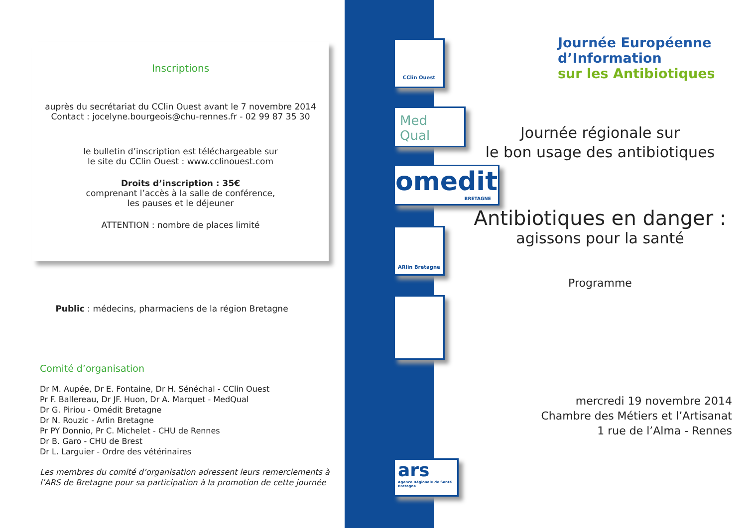Inscriptions
auprès du secrétariat du CClin Ouest avant le 7 novembre 2014
Contact : jocelyne.bourgeois@chu-rennes.fr - 02 99 87 35 30
le bulletin d’inscription est téléchargeable sur
le site du CClin Ouest : www.cclinouest.com
Droits d’inscription : 35€
comprenant l’accès à la salle de conférence,
les pauses et le déjeuner
ATTENTION : nombre de places limité
Public : médecins, pharmaciens de la région Bretagne
Comité d’organisation
Dr M. Aupée, Dr E. Fontaine, Dr H. Sénéchal - CClin Ouest
Pr F. Ballereau, Dr JF. Huon, Dr A. Marquet - MedQual
Dr G. Piriou - Omédit Bretagne
Dr N. Rouzic - Arlin Bretagne
Pr PY Donnio, Pr C. Michelet - CHU de Rennes
Dr B. Garo - CHU de Brest
Dr L. Larguier - Ordre des vétérinaires
Les membres du comité d’organisation adressent leurs remerciements à l’ARS de Bretagne pour sa participation à la promotion de cette journée
CClin Ouest
Med
Qual
omedit
BRETAGNE
ARlin Bretagne
ars
Agence Régionale de Santé Bretagne
Journée Européenne
d’Information
sur les Antibiotiques
Journée régionale sur
le bon usage des antibiotiques
Antibiotiques en danger :
agissons pour la santé
Programme
mercredi 19 novembre 2014
Chambre des Métiers et l’Artisanat
1 rue de l’Alma - Rennes